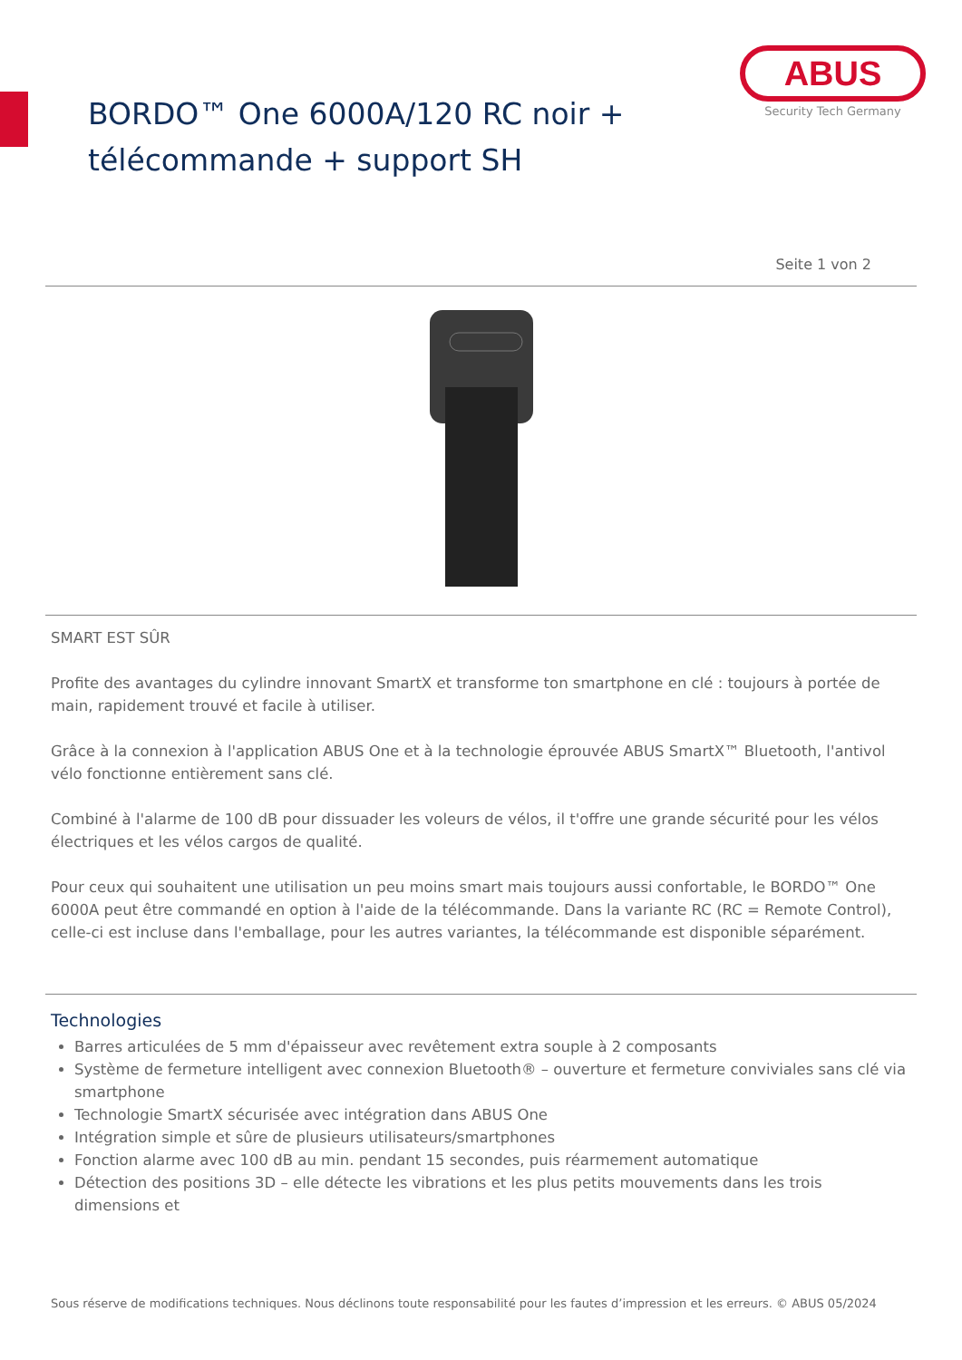BORDO™ One 6000A/120 RC noir +
télécommande + support SH
ABUS
Security Tech Germany
Seite 1 von 2
SMART EST SÛR
Profite des avantages du cylindre innovant SmartX et transforme ton smartphone en clé : toujours à portée de main, rapidement trouvé et facile à utiliser.
Grâce à la connexion à l'application ABUS One et à la technologie éprouvée ABUS SmartX™ Bluetooth, l'antivol vélo fonctionne entièrement sans clé.
Combiné à l'alarme de 100 dB pour dissuader les voleurs de vélos, il t'offre une grande sécurité pour les vélos électriques et les vélos cargos de qualité.
Pour ceux qui souhaitent une utilisation un peu moins smart mais toujours aussi confortable, le BORDO™ One 6000A peut être commandé en option à l'aide de la télécommande. Dans la variante RC (RC = Remote Control), celle-ci est incluse dans l'emballage, pour les autres variantes, la télécommande est disponible séparément.
Technologies
Barres articulées de 5 mm d'épaisseur avec revêtement extra souple à 2 composants
Système de fermeture intelligent avec connexion Bluetooth® – ouverture et fermeture conviviales sans clé via smartphone
Technologie SmartX sécurisée avec intégration dans ABUS One
Intégration simple et sûre de plusieurs utilisateurs/smartphones
Fonction alarme avec 100 dB au min. pendant 15 secondes, puis réarmement automatique
Détection des positions 3D – elle détecte les vibrations et les plus petits mouvements dans les trois dimensions et
Sous réserve de modifications techniques. Nous déclinons toute responsabilité pour les fautes d’impression et les erreurs. © ABUS 05/2024